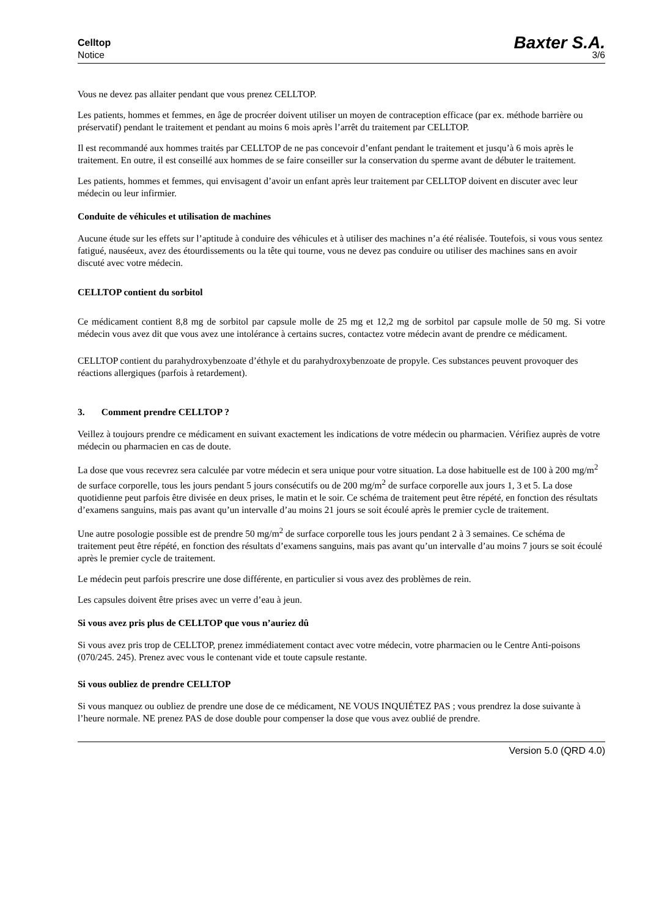Celltop Baxter S.A.
Notice 3/6
Vous ne devez pas allaiter pendant que vous prenez CELLTOP.
Les patients, hommes et femmes, en âge de procréer doivent utiliser un moyen de contraception efficace (par ex. méthode barrière ou préservatif) pendant le traitement et pendant au moins 6 mois après l’arrêt du traitement par CELLTOP.
Il est recommandé aux hommes traités par CELLTOP de ne pas concevoir d’enfant pendant le traitement et jusqu’à 6 mois après le traitement. En outre, il est conseillé aux hommes de se faire conseiller sur la conservation du sperme avant de débuter le traitement.
Les patients, hommes et femmes, qui envisagent d’avoir un enfant après leur traitement par CELLTOP doivent en discuter avec leur médecin ou leur infirmier.
Conduite de véhicules et utilisation de machines
Aucune étude sur les effets sur l’aptitude à conduire des véhicules et à utiliser des machines n’a été réalisée. Toutefois, si vous vous sentez fatigué, nauséeux, avez des étourdissements ou la tête qui tourne, vous ne devez pas conduire ou utiliser des machines sans en avoir discuté avec votre médecin.
CELLTOP contient du sorbitol
Ce médicament contient 8,8 mg de sorbitol par capsule molle de 25 mg et 12,2 mg de sorbitol par capsule molle de 50 mg. Si votre médecin vous avez dit que vous avez une intolérance à certains sucres, contactez votre médecin avant de prendre ce médicament.
CELLTOP contient du parahydroxybenzoate d’éthyle et du parahydroxybenzoate de propyle. Ces substances peuvent provoquer des réactions allergiques (parfois à retardement).
3. Comment prendre CELLTOP ?
Veillez à toujours prendre ce médicament en suivant exactement les indications de votre médecin ou pharmacien. Vérifiez auprès de votre médecin ou pharmacien en cas de doute.
La dose que vous recevrez sera calculée par votre médecin et sera unique pour votre situation. La dose habituelle est de 100 à 200 mg/m<sup>2</sup> de surface corporelle, tous les jours pendant 5 jours consécutifs ou de 200 mg/m<sup>2</sup> de surface corporelle aux jours 1, 3 et 5. La dose quotidienne peut parfois être divisée en deux prises, le matin et le soir. Ce schéma de traitement peut être répété, en fonction des résultats d’examens sanguins, mais pas avant qu’un intervalle d’au moins 21 jours se soit écoulé après le premier cycle de traitement.
Une autre posologie possible est de prendre 50 mg/m<sup>2</sup> de surface corporelle tous les jours pendant 2 à 3 semaines. Ce schéma de traitement peut être répété, en fonction des résultats d’examens sanguins, mais pas avant qu’un intervalle d’au moins 7 jours se soit écoulé après le premier cycle de traitement.
Le médecin peut parfois prescrire une dose différente, en particulier si vous avez des problèmes de rein.
Les capsules doivent être prises avec un verre d’eau à jeun.
Si vous avez pris plus de CELLTOP que vous n’auriez dû
Si vous avez pris trop de CELLTOP, prenez immédiatement contact avec votre médecin, votre pharmacien ou le Centre Anti-poisons (070/245. 245). Prenez avec vous le contenant vide et toute capsule restante.
Si vous oubliez de prendre CELLTOP
Si vous manquez ou oubliez de prendre une dose de ce médicament, NE VOUS INQUIÉTEZ PAS ; vous prendrez la dose suivante à l’heure normale. NE prenez PAS de dose double pour compenser la dose que vous avez oublié de prendre.
Version 5.0 (QRD 4.0)